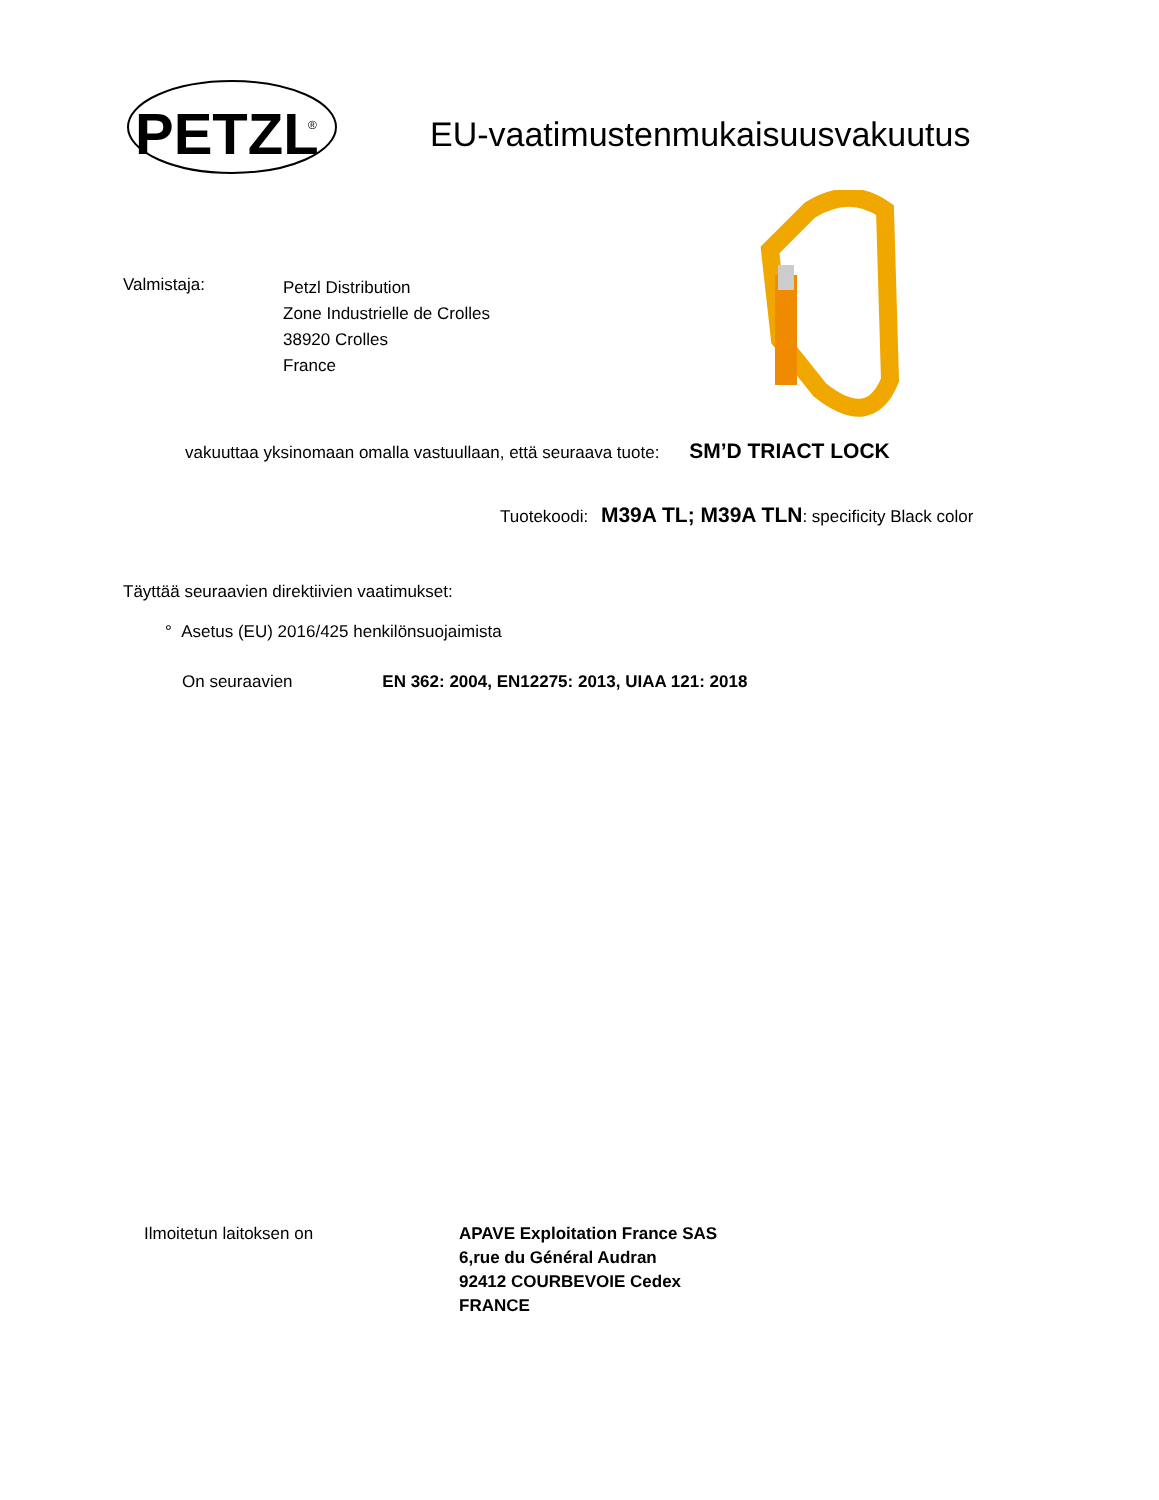PETZL
®
EU-vaatimustenmukaisuusvakuutus
Valmistaja:
Petzl Distribution
Zone Industrielle de Crolles
38920 Crolles
France
vakuuttaa yksinomaan omalla vastuullaan, että seuraava tuote: SM’D TRIACT LOCK
Tuotekoodi: M39A TL; M39A TLN: specificity Black color
Täyttää seuraavien direktiivien vaatimukset:
° Asetus (EU) 2016/425 henkilönsuojaimista
On seuraavien EN 362: 2004, EN12275: 2013, UIAA 121: 2018
Ilmoitetun laitoksen on APAVE Exploitation France SAS
6,rue du Général Audran
92412 COURBEVOIE Cedex
FRANCE